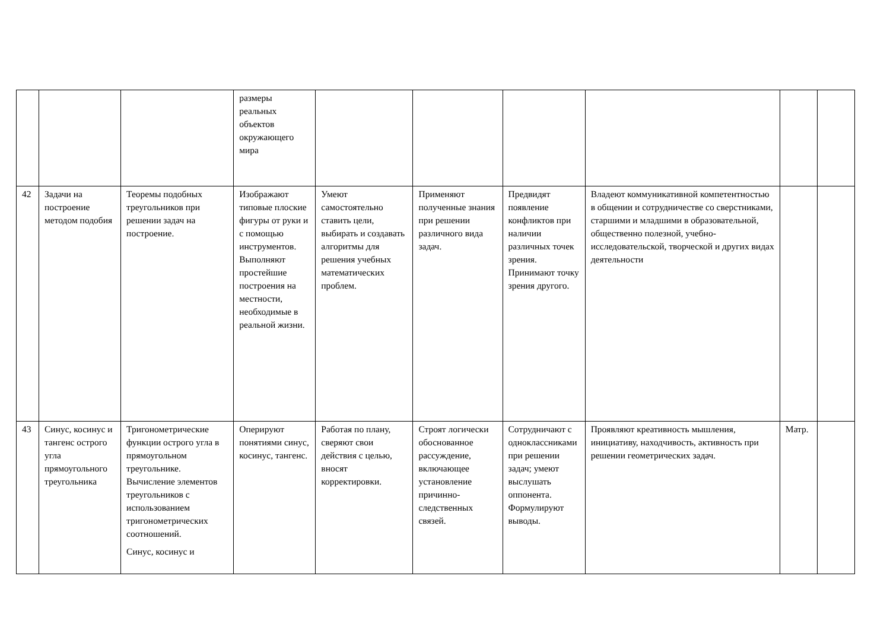| | | | размеры реальных объектов окружающего мира | | | | | | |
| 42 | Задачи на построение методом подобия | Теоремы подобных треугольников при решении задач на построение. | Изображают типовые плоские фигуры от руки и с помощью инструментов. Выполняют простейшие построения на местности, необходимые в реальной жизни. | Умеют самостоятельно ставить цели, выбирать и создавать алгоритмы для решения учебных математических проблем. | Применяют полученные знания при решении различного вида задач. | Предвидят появление конфликтов при наличии различных точек зрения. Принимают точку зрения другого. | Владеют коммуникативной компетентностью в общении и сотрудничестве со сверстниками, старшими и младшими в образовательной, общественно полезной, учебно-исследовательской, творческой и других видах деятельности | | |
| 43 | Синус, косинус и тангенс острого угла прямоугольного треугольника | Тригонометрические функции острого угла в прямоугольном треугольнике. Вычисление элементов треугольников с использованием тригонометрических соотношений. Синус, косинус и | Оперируют понятиями синус, косинус, тангенс. | Работая по плану, сверяют свои действия с целью, вносят корректировки. | Строят логически обоснованное рассуждение, включающее установление причинно-следственных связей. | Сотрудничают с одноклассниками при решении задач; умеют выслушать оппонента. Формулируют выводы. | Проявляют креативность мышления, инициативу, находчивость, активность при решении геометрических задач. | Матр. | |